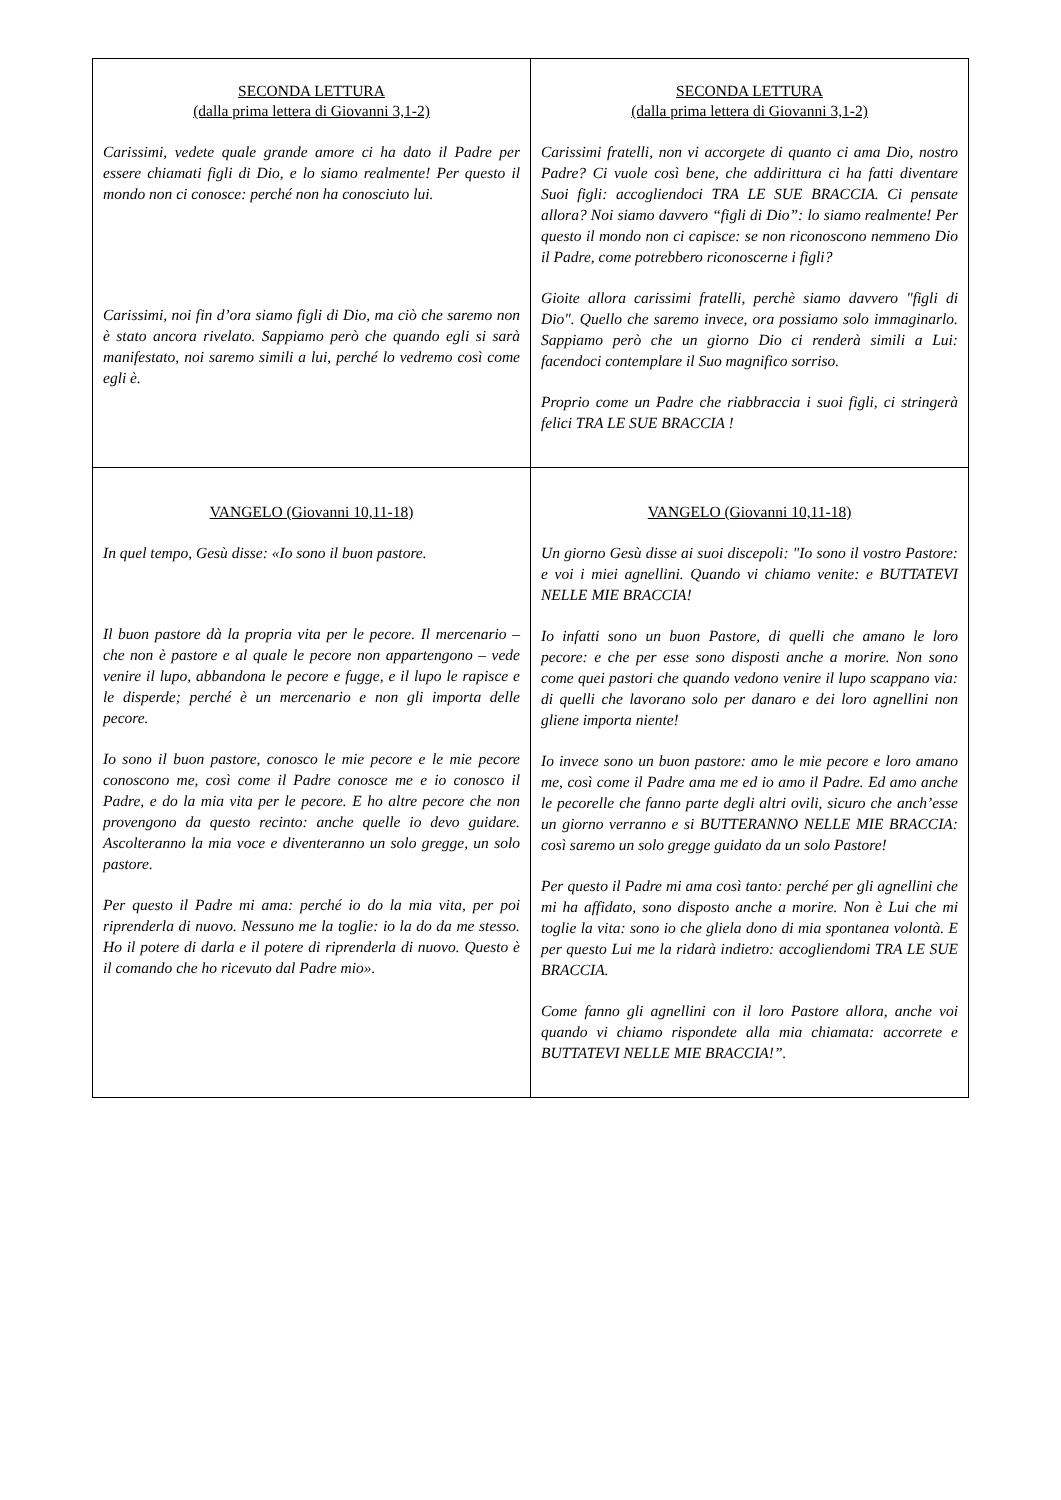| SECONDA LETTURA (dalla prima lettera di Giovanni 3,1-2) Carissimi, vedete quale grande amore ci ha dato il Padre per essere chiamati figli di Dio, e lo siamo realmente! Per questo il mondo non ci conosce: perché non ha conosciuto lui. Carissimi, noi fin d’ora siamo figli di Dio, ma ciò che saremo non è stato ancora rivelato. Sappiamo però che quando egli si sarà manifestato, noi saremo simili a lui, perché lo vedremo così come egli è. | SECONDA LETTURA (dalla prima lettera di Giovanni 3,1-2) Carissimi fratelli, non vi accorgete di quanto ci ama Dio, nostro Padre? Ci vuole così bene, che addirittura ci ha fatti diventare Suoi figli: accogliendoci TRA LE SUE BRACCIA. Ci pensate allora? Noi siamo davvero “figli di Dio”: lo siamo realmente! Per questo il mondo non ci capisce: se non riconoscono nemmeno Dio il Padre, come potrebbero riconoscerne i figli? Gioite allora carissimi fratelli, perchè siamo davvero "figli di Dio". Quello che saremo invece, ora possiamo solo immaginarlo. Sappiamo però che un giorno Dio ci renderà simili a Lui: facendoci contemplare il Suo magnifico sorriso. Proprio come un Padre che riabbraccia i suoi figli, ci stringerà felici TRA LE SUE BRACCIA ! |
| VANGELO (Giovanni 10,11-18) In quel tempo, Gesù disse: «Io sono il buon pastore. Il buon pastore dà la propria vita per le pecore. Il mercenario – che non è pastore e al quale le pecore non appartengono – vede venire il lupo, abbandona le pecore e fugge, e il lupo le rapisce e le disperde; perché è un mercenario e non gli importa delle pecore. Io sono il buon pastore, conosco le mie pecore e le mie pecore conoscono me, così come il Padre conosce me e io conosco il Padre, e do la mia vita per le pecore. E ho altre pecore che non provengono da questo recinto: anche quelle io devo guidare. Ascolteranno la mia voce e diventeranno un solo gregge, un solo pastore. Per questo il Padre mi ama: perché io do la mia vita, per poi riprenderla di nuovo. Nessuno me la toglie: io la do da me stesso. Ho il potere di darla e il potere di riprenderla di nuovo. Questo è il comando che ho ricevuto dal Padre mio». | VANGELO (Giovanni 10,11-18) Un giorno Gesù disse ai suoi discepoli: "Io sono il vostro Pastore: e voi i miei agnellini. Quando vi chiamo venite: e BUTTATEVI NELLE MIE BRACCIA! Io infatti sono un buon Pastore, di quelli che amano le loro pecore: e che per esse sono disposti anche a morire. Non sono come quei pastori che quando vedono venire il lupo scappano via: di quelli che lavorano solo per danaro e dei loro agnellini non gliene importa niente! Io invece sono un buon pastore: amo le mie pecore e loro amano me, così come il Padre ama me ed io amo il Padre. Ed amo anche le pecorelle che fanno parte degli altri ovili, sicuro che anch’esse un giorno verranno e si BUTTERANNO NELLE MIE BRACCIA: così saremo un solo gregge guidato da un solo Pastore! Per questo il Padre mi ama così tanto: perché per gli agnellini che mi ha affidato, sono disposto anche a morire. Non è Lui che mi toglie la vita: sono io che gliela dono di mia spontanea volontà. E per questo Lui me la ridarà indietro: accogliendomi TRA LE SUE BRACCIA. Come fanno gli agnellini con il loro Pastore allora, anche voi quando vi chiamo rispondete alla mia chiamata: accorrete e BUTTATEVI NELLE MIE BRACCIA!”. |